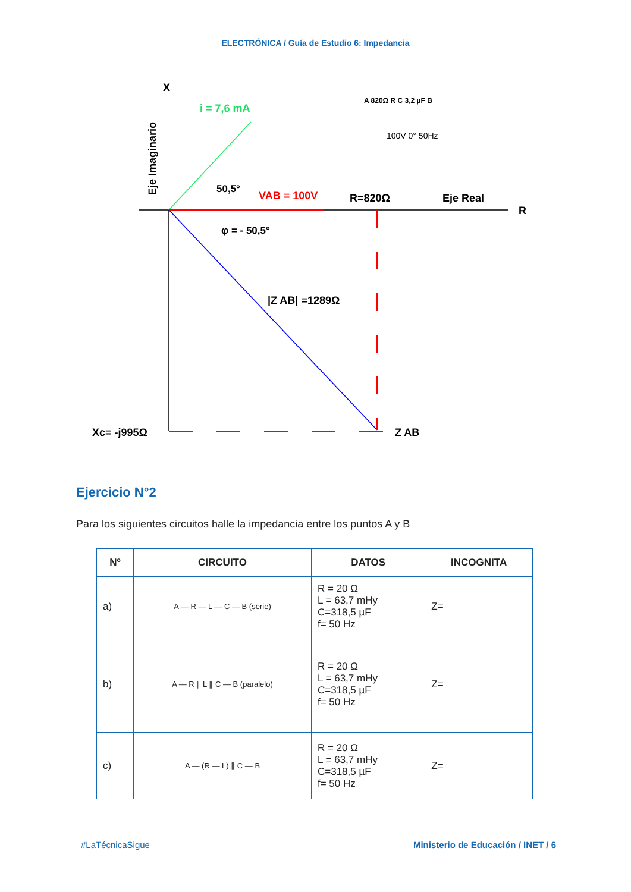ELECTRÓNICA / Guía de Estudio 6: Impedancia
X
Eje Imaginario
i = 7,6 mA
VAB = 100V
50,5°
φ = - 50,5°
R=820Ω
Eje Real
R
|Z AB| =1289Ω
Xc= -j995Ω
Z AB
A 820Ω R C 3,2 µF B
100V 0° 50Hz
Ejercicio N°2
Para los siguientes circuitos halle la impedancia entre los puntos A y B
| Nº | CIRCUITO | DATOS | INCOGNITA |
| --- | --- | --- | --- |
| a) | A — R — L — C — B (serie) | R = 20 Ω L = 63,7 mHy C=318,5 µF f= 50 Hz | Z= |
| b) | A — R ∥ L ∥ C — B (paralelo) | R = 20 Ω L = 63,7 mHy C=318,5 µF f= 50 Hz | Z= |
| c) | A — (R — L) ∥ C — B | R = 20 Ω L = 63,7 mHy C=318,5 µF f= 50 Hz | Z= |
#LaTécnicaSigue Ministerio de Educación / INET / 6